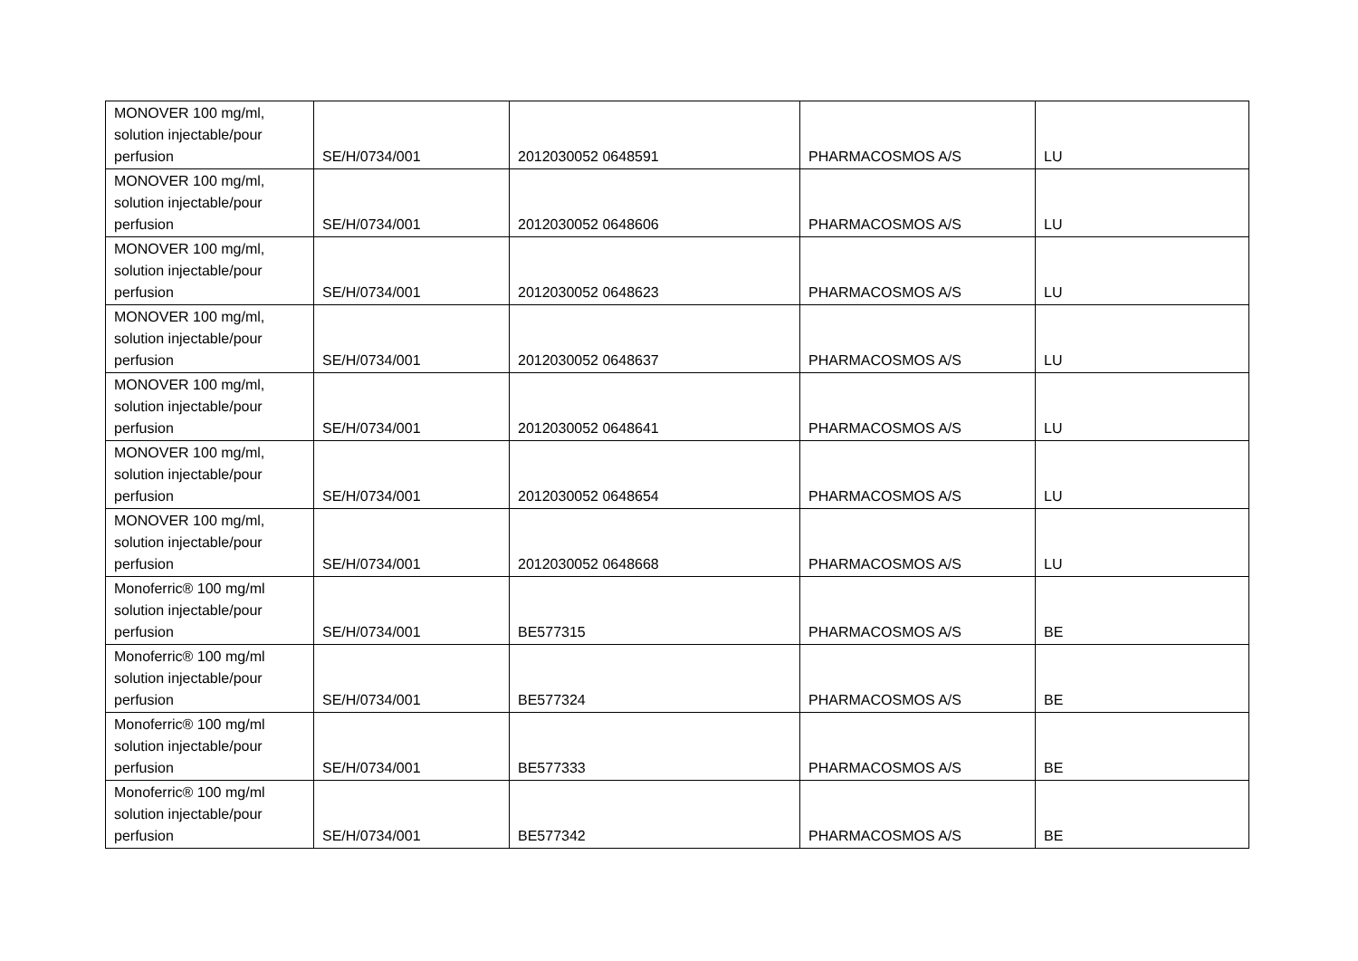| MONOVER 100 mg/ml, solution injectable/pour perfusion | SE/H/0734/001 | 2012030052 0648591 | PHARMACOSMOS A/S | LU |
| MONOVER 100 mg/ml, solution injectable/pour perfusion | SE/H/0734/001 | 2012030052 0648606 | PHARMACOSMOS A/S | LU |
| MONOVER 100 mg/ml, solution injectable/pour perfusion | SE/H/0734/001 | 2012030052 0648623 | PHARMACOSMOS A/S | LU |
| MONOVER 100 mg/ml, solution injectable/pour perfusion | SE/H/0734/001 | 2012030052 0648637 | PHARMACOSMOS A/S | LU |
| MONOVER 100 mg/ml, solution injectable/pour perfusion | SE/H/0734/001 | 2012030052 0648641 | PHARMACOSMOS A/S | LU |
| MONOVER 100 mg/ml, solution injectable/pour perfusion | SE/H/0734/001 | 2012030052 0648654 | PHARMACOSMOS A/S | LU |
| MONOVER 100 mg/ml, solution injectable/pour perfusion | SE/H/0734/001 | 2012030052 0648668 | PHARMACOSMOS A/S | LU |
| Monoferric® 100 mg/ml solution injectable/pour perfusion | SE/H/0734/001 | BE577315 | PHARMACOSMOS A/S | BE |
| Monoferric® 100 mg/ml solution injectable/pour perfusion | SE/H/0734/001 | BE577324 | PHARMACOSMOS A/S | BE |
| Monoferric® 100 mg/ml solution injectable/pour perfusion | SE/H/0734/001 | BE577333 | PHARMACOSMOS A/S | BE |
| Monoferric® 100 mg/ml solution injectable/pour perfusion | SE/H/0734/001 | BE577342 | PHARMACOSMOS A/S | BE |